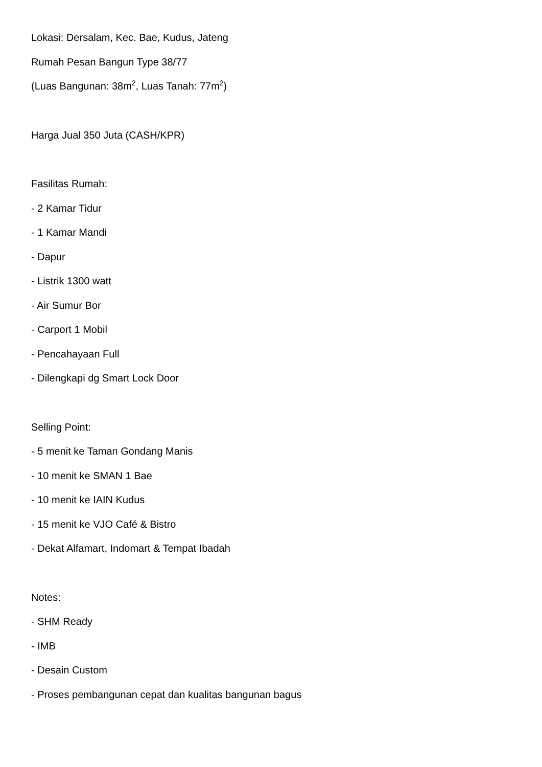Lokasi: Dersalam, Kec. Bae, Kudus, Jateng
Rumah Pesan Bangun Type 38/77
(Luas Bangunan: 38m<sup>2</sup>, Luas Tanah: 77m<sup>2</sup>)
Harga Jual 350 Juta (CASH/KPR)
Fasilitas Rumah:
- 2 Kamar Tidur
- 1 Kamar Mandi
- Dapur
- Listrik 1300 watt
- Air Sumur Bor
- Carport 1 Mobil
- Pencahayaan Full
- Dilengkapi dg Smart Lock Door
Selling Point:
- 5 menit ke Taman Gondang Manis
- 10 menit ke SMAN 1 Bae
- 10 menit ke IAIN Kudus
- 15 menit ke VJO Café & Bistro
- Dekat Alfamart, Indomart & Tempat Ibadah
Notes:
- SHM Ready
- IMB
- Desain Custom
- Proses pembangunan cepat dan kualitas bangunan bagus